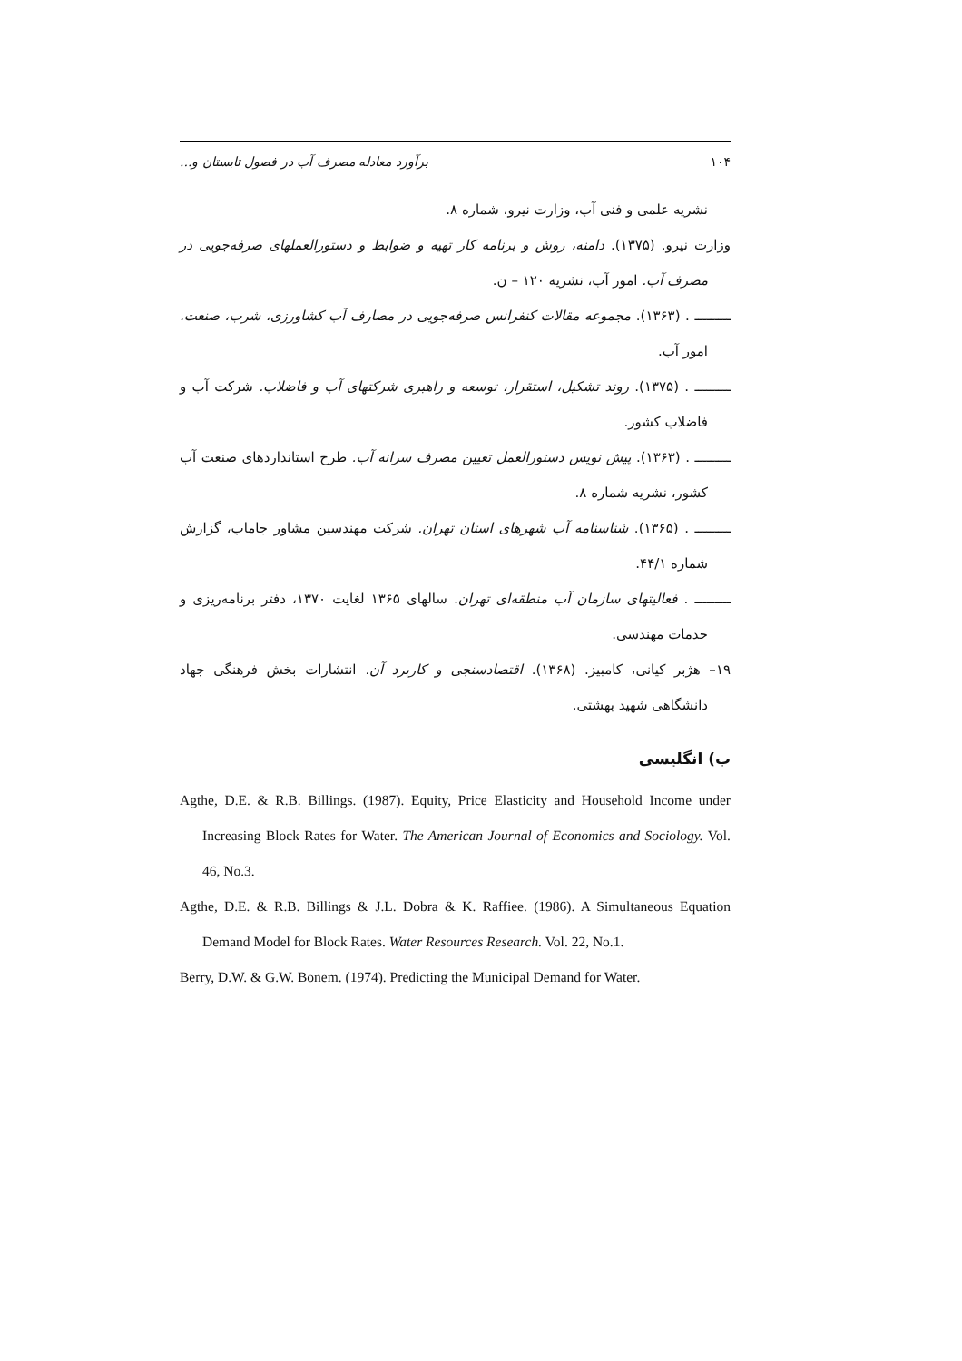۱۰۴ برآورد معادله مصرف آب در فصول تابستان و...
نشریه علمی و فنی آب، وزارت نیرو، شماره ۸.
وزارت نیرو. (۱۳۷۵). دامنه، روش و برنامه کار تهیه و ضوابط و دستورالعملهای صرفه‌جویی در مصرف آب. امور آب، نشریه ۱۲۰ – ن.
ـــــــــ . (۱۳۶۳). مجموعه مقالات کنفرانس صرفه‌جویی در مصارف آب کشاورزی، شرب، صنعت. امور آب.
ـــــــــ . (۱۳۷۵). روند تشکیل، استقرار، توسعه و راهبری شرکتهای آب و فاضلاب. شرکت آب و فاضلاب کشور.
ـــــــــ . (۱۳۶۳). پیش نویس دستورالعمل تعیین مصرف سرانه آب. طرح استانداردهای صنعت آب کشور، نشریه شماره ۸.
ـــــــــ . (۱۳۶۵). شناسنامه آب شهرهای استان تهران. شرکت مهندسین مشاور جاماب، گزارش شماره ۴۴/۱.
ـــــــــ . فعالیتهای سازمان آب منطقه‌ای تهران. سالهای ۱۳۶۵ لغایت ۱۳۷۰، دفتر برنامه‌ریزی و خدمات مهندسی.
۱۹– هژبر کیانی، کامبیز. (۱۳۶۸). اقتصادسنجی و کاربرد آن. انتشارات بخش فرهنگی جهاد دانشگاهی شهید بهشتی.
ب) انگلیسی
Agthe, D.E. & R.B. Billings. (1987). Equity, Price Elasticity and Household Income under Increasing Block Rates for Water. The American Journal of Economics and Sociology. Vol. 46, No.3.
Agthe, D.E. & R.B. Billings & J.L. Dobra & K. Raffiee. (1986). A Simultaneous Equation Demand Model for Block Rates. Water Resources Research. Vol. 22, No.1.
Berry, D.W. & G.W. Bonem. (1974). Predicting the Municipal Demand for Water.